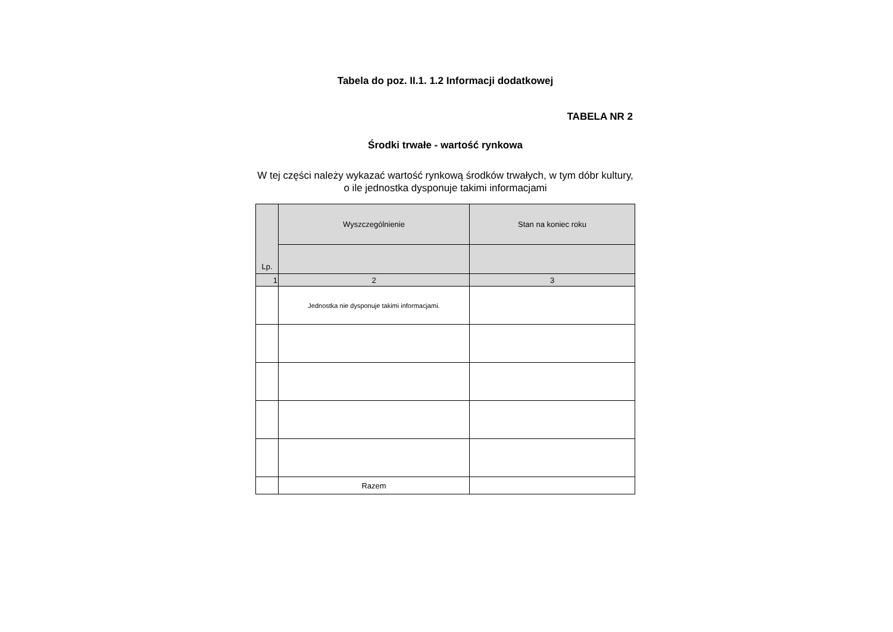Tabela do poz. II.1. 1.2 Informacji dodatkowej
TABELA NR 2
Środki trwałe - wartość rynkowa
W tej części należy wykazać wartość rynkową środków trwałych, w tym dóbr kultury, o ile jednostka dysponuje takimi informacjami
| Lp. | Wyszczególnienie | Stan na koniec roku |
| --- | --- | --- |
| 1 | 2 | 3 |
| | Jednostka nie dysponuje takimi informacjami. | |
| | Razem | |